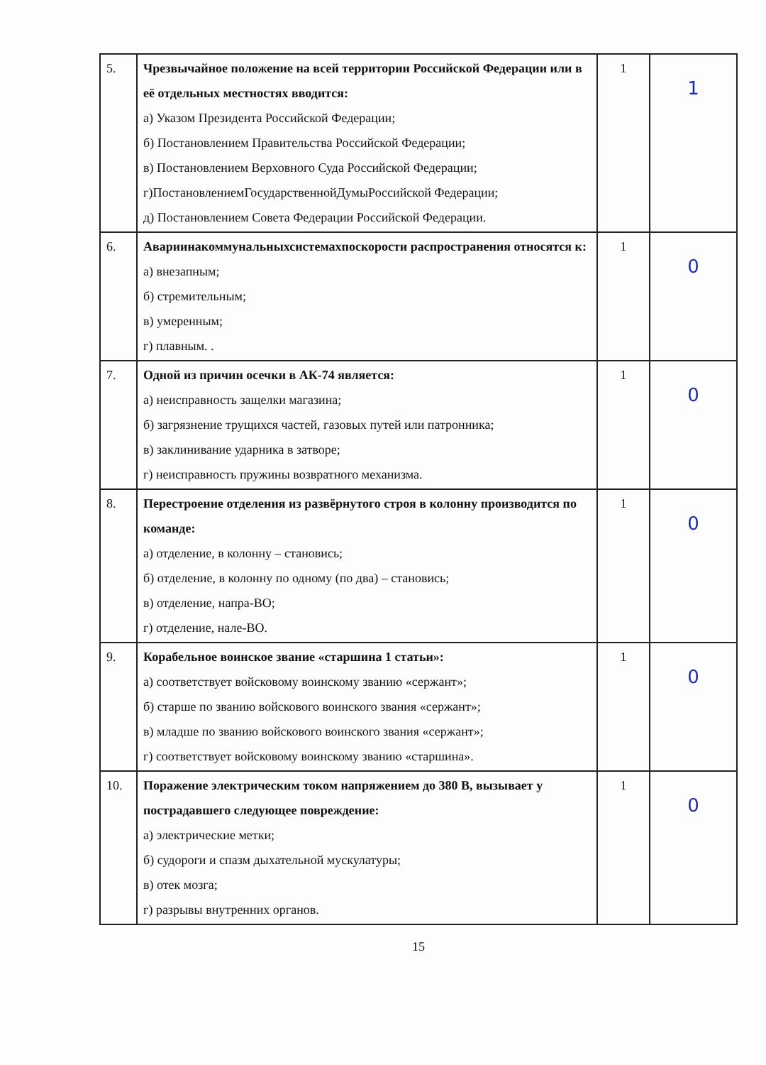| 5. | Чрезвычайное положение на всей территории Российской Федерации или в её отдельных местностях вводится: а) Указом Президента Российской Федерации; б) Постановлением Правительства Российской Федерации; в) Постановлением Верховного Суда Российской Федерации; г)ПостановлениемГосударственнойДумыРоссийской Федерации; д) Постановлением Совета Федерации Российской Федерации. | 1 | 1 |
| 6. | Авариинакоммунальныхсистемахпоскорости распространения относятся к: а) внезапным; б) стремительным; в) умеренным; г) плавным. . | 1 | 0 |
| 7. | Одной из причин осечки в АК-74 является: а) неисправность защелки магазина; б) загрязнение трущихся частей, газовых путей или патронника; в) заклинивание ударника в затворе; г) неисправность пружины возвратного механизма. | 1 | 0 |
| 8. | Перестроение отделения из развёрнутого строя в колонну производится по команде: а) отделение, в колонну – становись; б) отделение, в колонну по одному (по два) – становись; в) отделение, напра-ВО; г) отделение, нале-ВО. | 1 | 0 |
| 9. | Корабельное воинское звание «старшина 1 статьи»: а) соответствует войсковому воинскому званию «сержант»; б) старше по званию войскового воинского звания «сержант»; в) младше по званию войскового воинского звания «сержант»; г) соответствует войсковому воинскому званию «старшина». | 1 | 0 |
| 10. | Поражение электрическим током напряжением до 380 В, вызывает у пострадавшего следующее повреждение: а) электрические метки; б) судороги и спазм дыхательной мускулатуры; в) отек мозга; г) разрывы внутренних органов. | 1 | 0 |
15